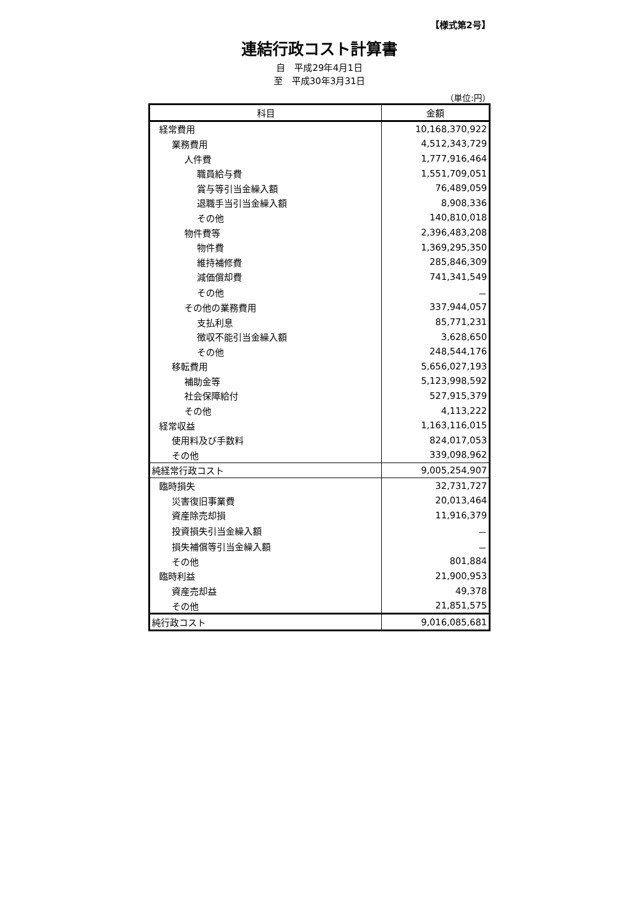【様式第2号】
連結行政コスト計算書
自　平成29年4月1日
至　平成30年3月31日
（単位:円）
| 科目 | 金額 |
| --- | --- |
| 経常費用 | 10,168,370,922 |
| 業務費用 | 4,512,343,729 |
| 人件費 | 1,777,916,464 |
| 職員給与費 | 1,551,709,051 |
| 賞与等引当金繰入額 | 76,489,059 |
| 退職手当引当金繰入額 | 8,908,336 |
| その他 | 140,810,018 |
| 物件費等 | 2,396,483,208 |
| 物件費 | 1,369,295,350 |
| 維持補修費 | 285,846,309 |
| 減価償却費 | 741,341,549 |
| その他 | － |
| その他の業務費用 | 337,944,057 |
| 支払利息 | 85,771,231 |
| 徴収不能引当金繰入額 | 3,628,650 |
| その他 | 248,544,176 |
| 移転費用 | 5,656,027,193 |
| 補助金等 | 5,123,998,592 |
| 社会保障給付 | 527,915,379 |
| その他 | 4,113,222 |
| 経常収益 | 1,163,116,015 |
| 使用料及び手数料 | 824,017,053 |
| その他 | 339,098,962 |
| 純経常行政コスト | 9,005,254,907 |
| 臨時損失 | 32,731,727 |
| 災害復旧事業費 | 20,013,464 |
| 資産除売却損 | 11,916,379 |
| 投資損失引当金繰入額 | － |
| 損失補償等引当金繰入額 | － |
| その他 | 801,884 |
| 臨時利益 | 21,900,953 |
| 資産売却益 | 49,378 |
| その他 | 21,851,575 |
| 純行政コスト | 9,016,085,681 |